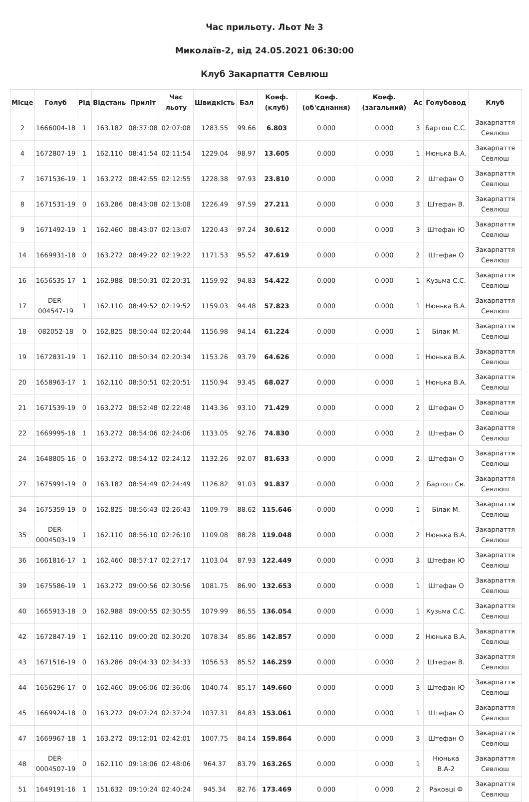Час прильоту. Льот № 3
Миколаїв-2, від 24.05.2021 06:30:00
Клуб Закарпаття Севлюш
| Місце | Голуб | Рід | Відстань | Приліт | Час льоту | Швидкість | Бал | Коеф. (клуб) | Коеф. (об'єднання) | Коеф. (загальний) | Ас | Голубовод | Клуб |
| --- | --- | --- | --- | --- | --- | --- | --- | --- | --- | --- | --- | --- | --- |
| 2 | 1666004-18 | 1 | 163.182 | 08:37:08 | 02:07:08 | 1283.55 | 99.66 | 6.803 | 0.000 | 0.000 | 3 | Бартош С.С. | Закарпаття Севлюш |
| 4 | 1672807-19 | 1 | 162.110 | 08:41:54 | 02:11:54 | 1229.04 | 98.97 | 13.605 | 0.000 | 0.000 | 1 | Нюнька В.А. | Закарпаття Севлюш |
| 7 | 1671536-19 | 1 | 163.272 | 08:42:55 | 02:12:55 | 1228.38 | 97.93 | 23.810 | 0.000 | 0.000 | 2 | Штефан О | Закарпаття Севлюш |
| 8 | 1671531-19 | 0 | 163.286 | 08:43:08 | 02:13:08 | 1226.49 | 97.59 | 27.211 | 0.000 | 0.000 | 3 | Штефан В. | Закарпаття Севлюш |
| 9 | 1671492-19 | 1 | 162.460 | 08:43:07 | 02:13:07 | 1220.43 | 97.24 | 30.612 | 0.000 | 0.000 | 3 | Штефан Ю | Закарпаття Севлюш |
| 14 | 1669931-18 | 0 | 163.272 | 08:49:22 | 02:19:22 | 1171.53 | 95.52 | 47.619 | 0.000 | 0.000 | 2 | Штефан О | Закарпаття Севлюш |
| 16 | 1656535-17 | 1 | 162.988 | 08:50:31 | 02:20:31 | 1159.92 | 94.83 | 54.422 | 0.000 | 0.000 | 1 | Кузьма С.С. | Закарпаття Севлюш |
| 17 | DER-004547-19 | 1 | 162.110 | 08:49:52 | 02:19:52 | 1159.03 | 94.48 | 57.823 | 0.000 | 0.000 | 1 | Нюнька В.А. | Закарпаття Севлюш |
| 18 | 082052-18 | 0 | 162.825 | 08:50:44 | 02:20:44 | 1156.98 | 94.14 | 61.224 | 0.000 | 0.000 | 1 | Білак М. | Закарпаття Севлюш |
| 19 | 1672831-19 | 1 | 162.110 | 08:50:34 | 02:20:34 | 1153.26 | 93.79 | 64.626 | 0.000 | 0.000 | 1 | Нюнька В.А. | Закарпаття Севлюш |
| 20 | 1658963-17 | 1 | 162.110 | 08:50:51 | 02:20:51 | 1150.94 | 93.45 | 68.027 | 0.000 | 0.000 | 1 | Нюнька В.А. | Закарпаття Севлюш |
| 21 | 1671539-19 | 0 | 163.272 | 08:52:48 | 02:22:48 | 1143.36 | 93.10 | 71.429 | 0.000 | 0.000 | 2 | Штефан О | Закарпаття Севлюш |
| 22 | 1669995-18 | 1 | 163.272 | 08:54:06 | 02:24:06 | 1133.05 | 92.76 | 74.830 | 0.000 | 0.000 | 2 | Штефан О | Закарпаття Севлюш |
| 24 | 1648805-16 | 0 | 163.272 | 08:54:12 | 02:24:12 | 1132.26 | 92.07 | 81.633 | 0.000 | 0.000 | 2 | Штефан О | Закарпаття Севлюш |
| 27 | 1675991-19 | 0 | 163.182 | 08:54:49 | 02:24:49 | 1126.82 | 91.03 | 91.837 | 0.000 | 0.000 | 2 | Бартош Св. | Закарпаття Севлюш |
| 34 | 1675359-19 | 0 | 162.825 | 08:56:43 | 02:26:43 | 1109.79 | 88.62 | 115.646 | 0.000 | 0.000 | 1 | Білак М. | Закарпаття Севлюш |
| 35 | DER-0004503-19 | 1 | 162.110 | 08:56:10 | 02:26:10 | 1109.08 | 88.28 | 119.048 | 0.000 | 0.000 | 2 | Нюнька В.А. | Закарпаття Севлюш |
| 36 | 1661816-17 | 1 | 162.460 | 08:57:17 | 02:27:17 | 1103.04 | 87.93 | 122.449 | 0.000 | 0.000 | 3 | Штефан Ю | Закарпаття Севлюш |
| 39 | 1675586-19 | 1 | 163.272 | 09:00:56 | 02:30:56 | 1081.75 | 86.90 | 132.653 | 0.000 | 0.000 | 1 | Штефан О | Закарпаття Севлюш |
| 40 | 1665913-18 | 0 | 162.988 | 09:00:55 | 02:30:55 | 1079.99 | 86.55 | 136.054 | 0.000 | 0.000 | 1 | Кузьма С.С. | Закарпаття Севлюш |
| 42 | 1672847-19 | 1 | 162.110 | 09:00:20 | 02:30:20 | 1078.34 | 85.86 | 142.857 | 0.000 | 0.000 | 2 | Нюнька В.А. | Закарпаття Севлюш |
| 43 | 1671516-19 | 0 | 163.286 | 09:04:33 | 02:34:33 | 1056.53 | 85.52 | 146.259 | 0.000 | 0.000 | 2 | Штефан В. | Закарпаття Севлюш |
| 44 | 1656296-17 | 0 | 162.460 | 09:06:06 | 02:36:06 | 1040.74 | 85.17 | 149.660 | 0.000 | 0.000 | 3 | Штефан Ю | Закарпаття Севлюш |
| 45 | 1669924-18 | 0 | 163.272 | 09:07:24 | 02:37:24 | 1037.31 | 84.83 | 153.061 | 0.000 | 0.000 | 1 | Штефан О | Закарпаття Севлюш |
| 47 | 1669967-18 | 1 | 163.272 | 09:12:01 | 02:42:01 | 1007.75 | 84.14 | 159.864 | 0.000 | 0.000 | 3 | Штефан О | Закарпаття Севлюш |
| 48 | DER-0004507-19 | 0 | 162.110 | 09:18:06 | 02:48:06 | 964.37 | 83.79 | 163.265 | 0.000 | 0.000 | 1 | Нюнька В.А-2 | Закарпаття Севлюш |
| 51 | 1649191-16 | 1 | 151.632 | 09:10:24 | 02:40:24 | 945.34 | 82.76 | 173.469 | 0.000 | 0.000 | 2 | Раковці Ф | Закарпаття Севлюш |